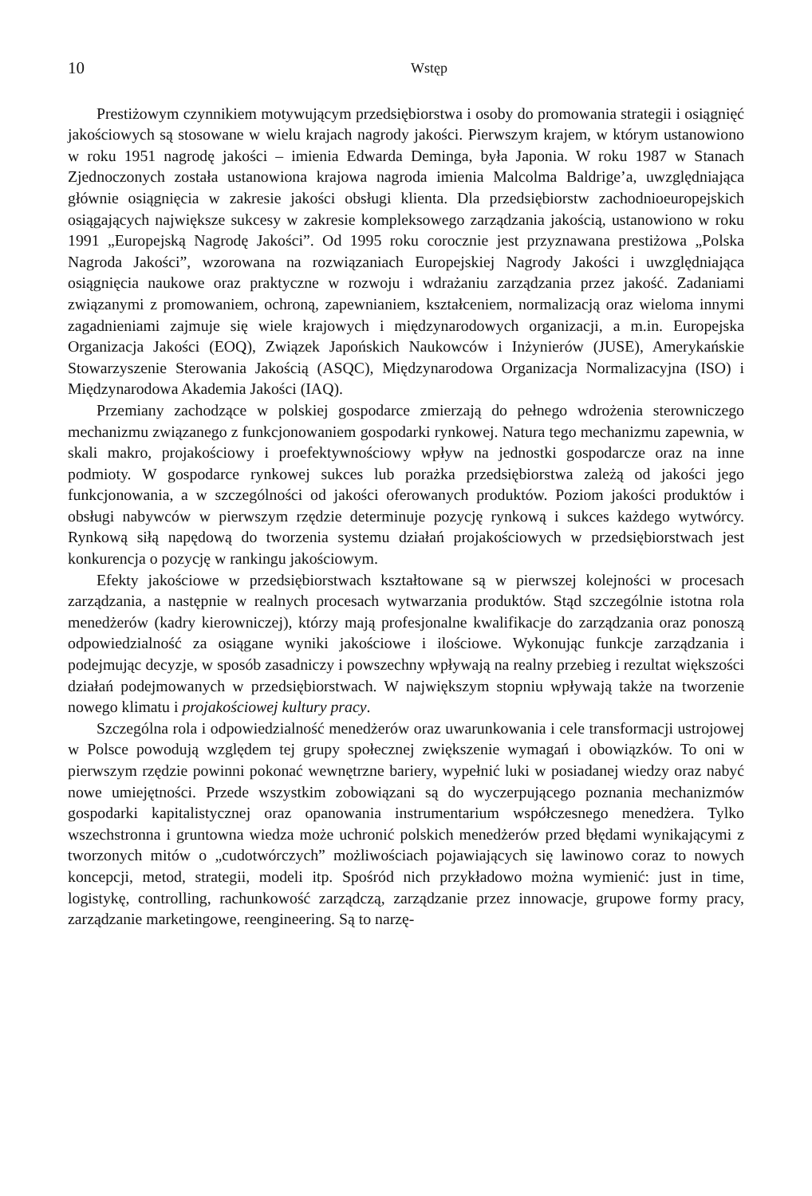10 Wstęp
Prestiżowym czynnikiem motywującym przedsiębiorstwa i osoby do promowania strategii i osiągnięć jakościowych są stosowane w wielu krajach nagrody jakości. Pierwszym krajem, w którym ustanowiono w roku 1951 nagrodę jakości – imienia Edwarda Deminga, była Japonia. W roku 1987 w Stanach Zjednoczonych została ustanowiona krajowa nagroda imienia Malcolma Baldrige’a, uwzględniająca głównie osiągnięcia w zakresie jakości obsługi klienta. Dla przedsiębiorstw zachodnioeuropejskich osiągających największe sukcesy w zakresie kompleksowego zarządzania jakością, ustanowiono w roku 1991 „Europejską Nagrodę Jakości”. Od 1995 roku corocznie jest przyznawana prestiżowa „Polska Nagroda Jakości”, wzorowana na rozwiązaniach Europejskiej Nagrody Jakości i uwzględniająca osiągnięcia naukowe oraz praktyczne w rozwoju i wdrażaniu zarządzania przez jakość. Zadaniami związanymi z promowaniem, ochroną, zapewnianiem, kształceniem, normalizacją oraz wieloma innymi zagadnieniami zajmuje się wiele krajowych i międzynarodowych organizacji, a m.in. Europejska Organizacja Jakości (EOQ), Związek Japońskich Naukowców i Inżynierów (JUSE), Amerykańskie Stowarzyszenie Sterowania Jakością (ASQC), Międzynarodowa Organizacja Normalizacyjna (ISO) i Międzynarodowa Akademia Jakości (IAQ).
Przemiany zachodzące w polskiej gospodarce zmierzają do pełnego wdrożenia sterowniczego mechanizmu związanego z funkcjonowaniem gospodarki rynkowej. Natura tego mechanizmu zapewnia, w skali makro, projakościowy i proefektywnościowy wpływ na jednostki gospodarcze oraz na inne podmioty. W gospodarce rynkowej sukces lub porażka przedsiębiorstwa zależą od jakości jego funkcjonowania, a w szczególności od jakości oferowanych produktów. Poziom jakości produktów i obsługi nabywców w pierwszym rzędzie determinuje pozycję rynkową i sukces każdego wytwórcy. Rynkową siłą napędową do tworzenia systemu działań projakościowych w przedsiębiorstwach jest konkurencja o pozycję w rankingu jakościowym.
Efekty jakościowe w przedsiębiorstwach kształtowane są w pierwszej kolejności w procesach zarządzania, a następnie w realnych procesach wytwarzania produktów. Stąd szczególnie istotna rola menedżerów (kadry kierowniczej), którzy mają profesjonalne kwalifikacje do zarządzania oraz ponoszą odpowiedzialność za osiągane wyniki jakościowe i ilościowe. Wykonując funkcje zarządzania i podejmując decyzje, w sposób zasadniczy i powszechny wpływają na realny przebieg i rezultat większości działań podejmowanych w przedsiębiorstwach. W największym stopniu wpływają także na tworzenie nowego klimatu i projakościowej kultury pracy.
Szczególna rola i odpowiedzialność menedżerów oraz uwarunkowania i cele transformacji ustrojowej w Polsce powodują względem tej grupy społecznej zwiększenie wymagań i obowiązków. To oni w pierwszym rzędzie powinni pokonać wewnętrzne bariery, wypełnić luki w posiadanej wiedzy oraz nabyć nowe umiejętności. Przede wszystkim zobowiązani są do wyczerpującego poznania mechanizmów gospodarki kapitalistycznej oraz opanowania instrumentarium współczesnego menedżera. Tylko wszechstronna i gruntowna wiedza może uchronić polskich menedżerów przed błędami wynikającymi z tworzonych mitów o „cudotwórczych” możliwościach pojawiających się lawinowo coraz to nowych koncepcji, metod, strategii, modeli itp. Spośród nich przykładowo można wymienić: just in time, logistykę, controlling, rachunkowość zarządczą, zarządzanie przez innowacje, grupowe formy pracy, zarządzanie marketingowe, reengineering. Są to narzę-